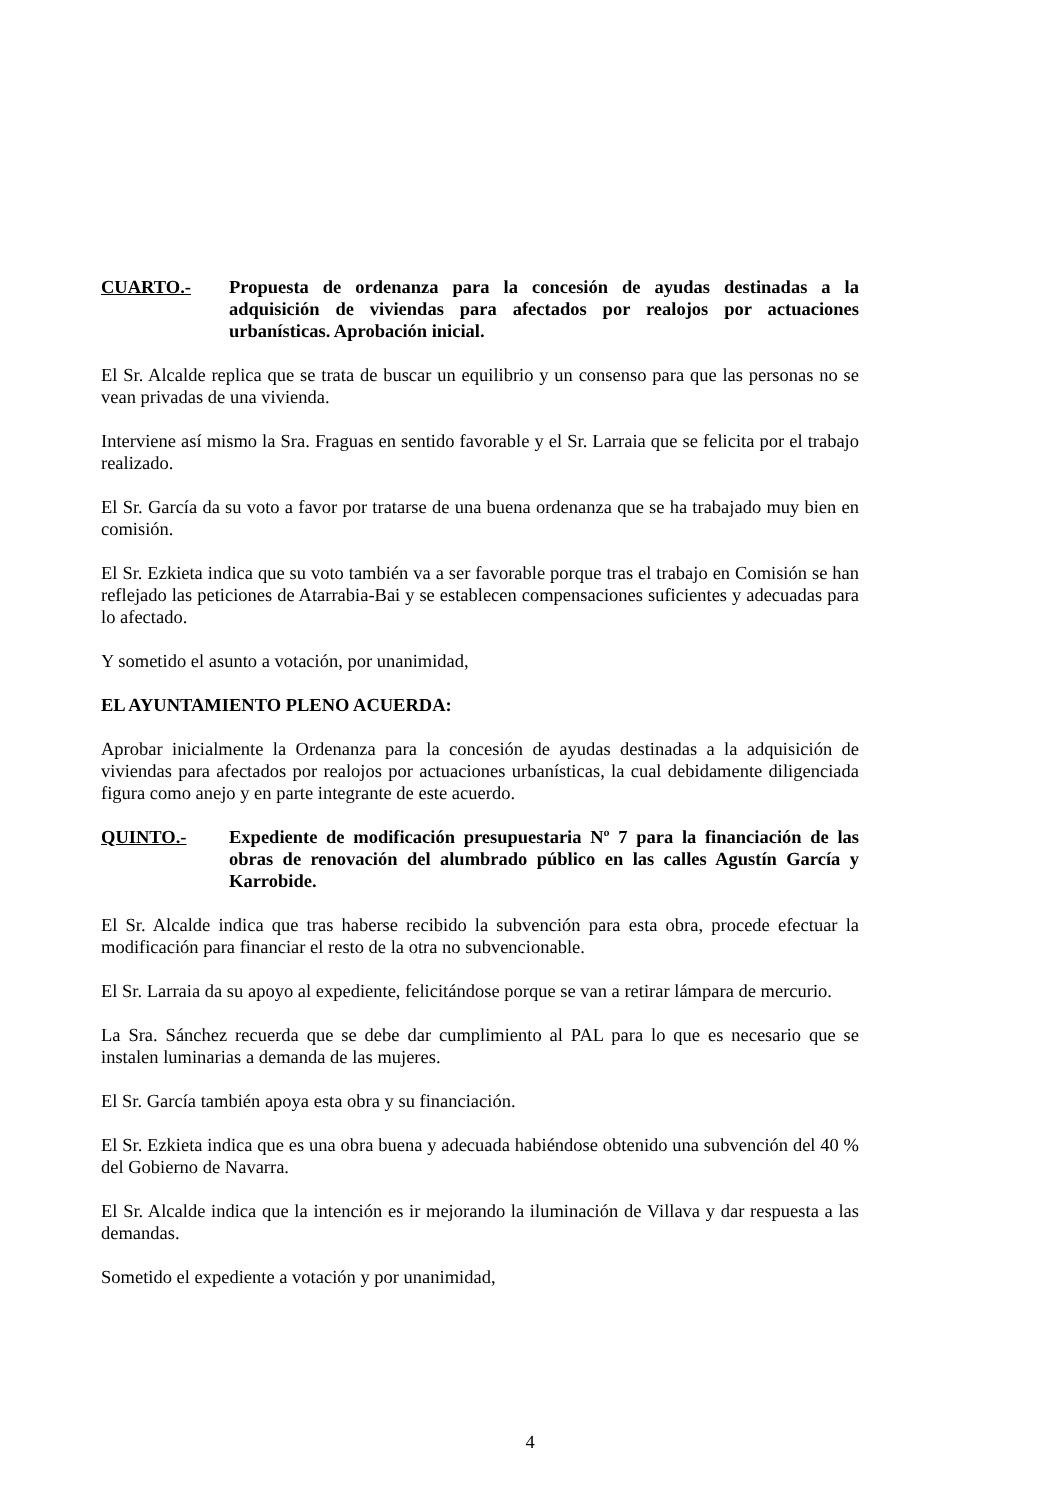CUARTO.- Propuesta de ordenanza para la concesión de ayudas destinadas a la adquisición de viviendas para afectados por realojos por actuaciones urbanísticas. Aprobación inicial.
El Sr. Alcalde replica que se trata de buscar un equilibrio y un consenso para que las personas no se vean privadas de una vivienda.
Interviene así mismo la Sra. Fraguas en sentido favorable y el Sr. Larraia que se felicita por el trabajo realizado.
El Sr. García da su voto a favor por tratarse de una buena ordenanza que se ha trabajado muy bien en comisión.
El Sr. Ezkieta indica que su voto también va a ser favorable porque tras el trabajo en Comisión se han reflejado las peticiones de Atarrabia-Bai y se establecen compensaciones suficientes y adecuadas para lo afectado.
Y sometido el asunto a votación, por unanimidad,
EL AYUNTAMIENTO PLENO ACUERDA:
Aprobar inicialmente la Ordenanza para la concesión de ayudas destinadas a la adquisición de viviendas para afectados por realojos por actuaciones urbanísticas, la cual debidamente diligenciada figura como anejo y en parte integrante de este acuerdo.
QUINTO.- Expediente de modificación presupuestaria Nº 7 para la financiación de las obras de renovación del alumbrado público en las calles Agustín García y Karrobide.
El Sr. Alcalde indica que tras haberse recibido la subvención para esta obra, procede efectuar la modificación para financiar el resto de la otra no subvencionable.
El Sr. Larraia da su apoyo al expediente, felicitándose porque se van a retirar lámpara de mercurio.
La Sra. Sánchez recuerda que se debe dar cumplimiento al PAL para lo que es necesario que se instalen luminarias a demanda de las mujeres.
El Sr. García también apoya esta obra y su financiación.
El Sr. Ezkieta indica que es una obra buena y adecuada habiéndose obtenido una subvención del 40 % del Gobierno de Navarra.
El Sr. Alcalde indica que la intención es ir mejorando la iluminación de Villava y dar respuesta a las demandas.
Sometido el expediente a votación y por unanimidad,
4